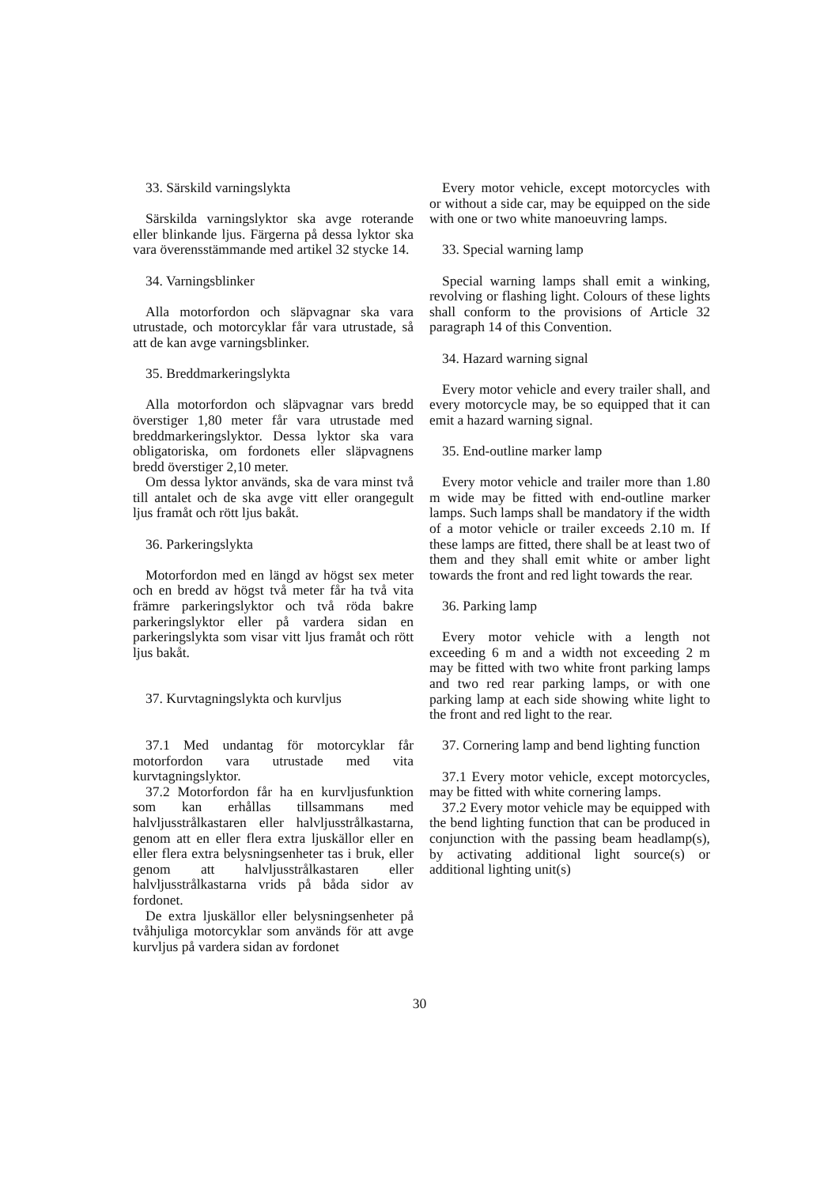33. Särskild varningslykta
Särskilda varningslyktor ska avge roterande eller blinkande ljus. Färgerna på dessa lyktor ska vara överensstämmande med artikel 32 stycke 14.
34. Varningsblinker
Alla motorfordon och släpvagnar ska vara utrustade, och motorcyklar får vara utrustade, så att de kan avge varningsblinker.
35. Breddmarkeringslykta
Alla motorfordon och släpvagnar vars bredd överstiger 1,80 meter får vara utrustade med breddmarkeringslyktor. Dessa lyktor ska vara obligatoriska, om fordonets eller släpvagnens bredd överstiger 2,10 meter.
Om dessa lyktor används, ska de vara minst två till antalet och de ska avge vitt eller orangegult ljus framåt och rött ljus bakåt.
36. Parkeringslykta
Motorfordon med en längd av högst sex meter och en bredd av högst två meter får ha två vita främre parkeringslyktor och två röda bakre parkeringslyktor eller på vardera sidan en parkeringslykta som visar vitt ljus framåt och rött ljus bakåt.
37. Kurvtagningslykta och kurvljus
37.1 Med undantag för motorcyklar får motorfordon vara utrustade med vita kurvtagningslyktor.
37.2 Motorfordon får ha en kurvljusfunktion som kan erhållas tillsammans med halvljusstrålkastaren eller halvljusstrålkastarna, genom att en eller flera extra ljuskällor eller en eller flera extra belysningsenheter tas i bruk, eller genom att halvljusstrålkastaren eller halvljusstrålkastarna vrids på båda sidor av fordonet.
De extra ljuskällor eller belysningsenheter på tvåhjuliga motorcyklar som används för att avge kurvljus på vardera sidan av fordonet
Every motor vehicle, except motorcycles with or without a side car, may be equipped on the side with one or two white manoeuvring lamps.
33. Special warning lamp
Special warning lamps shall emit a winking, revolving or flashing light. Colours of these lights shall conform to the provisions of Article 32 paragraph 14 of this Convention.
34. Hazard warning signal
Every motor vehicle and every trailer shall, and every motorcycle may, be so equipped that it can emit a hazard warning signal.
35. End-outline marker lamp
Every motor vehicle and trailer more than 1.80 m wide may be fitted with end-outline marker lamps. Such lamps shall be mandatory if the width of a motor vehicle or trailer exceeds 2.10 m. If these lamps are fitted, there shall be at least two of them and they shall emit white or amber light towards the front and red light towards the rear.
36. Parking lamp
Every motor vehicle with a length not exceeding 6 m and a width not exceeding 2 m may be fitted with two white front parking lamps and two red rear parking lamps, or with one parking lamp at each side showing white light to the front and red light to the rear.
37. Cornering lamp and bend lighting function
37.1 Every motor vehicle, except motorcycles, may be fitted with white cornering lamps.
37.2 Every motor vehicle may be equipped with the bend lighting function that can be produced in conjunction with the passing beam headlamp(s), by activating additional light source(s) or additional lighting unit(s)
30